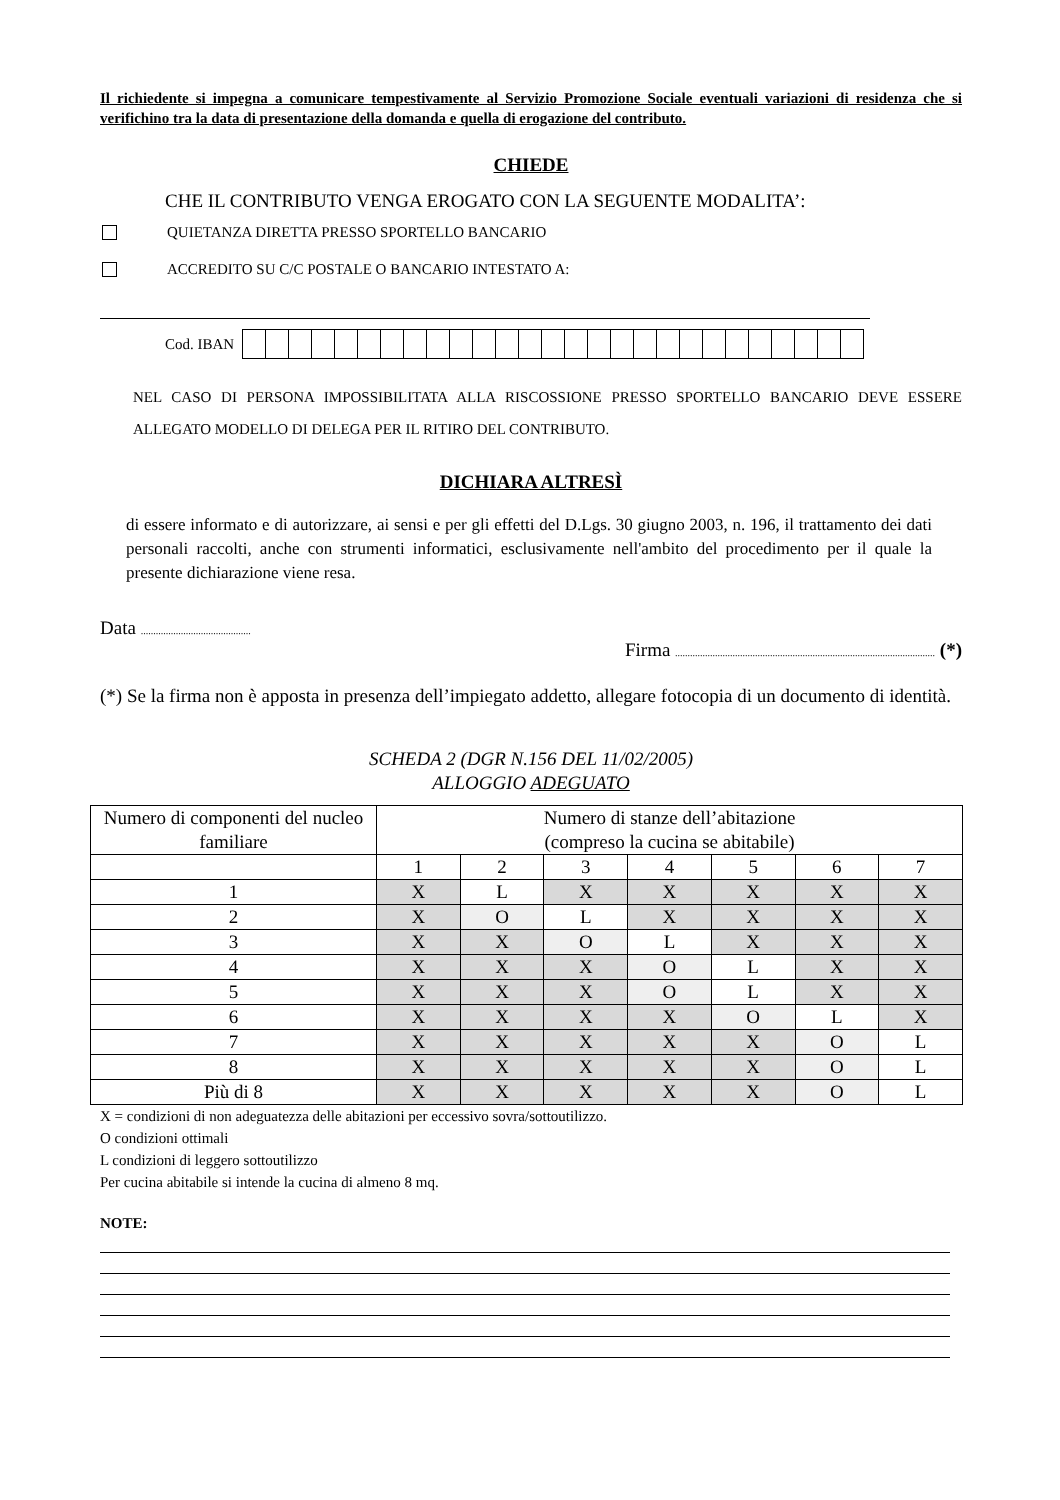Il richiedente si impegna a comunicare tempestivamente al Servizio Promozione Sociale eventuali variazioni di residenza che si verifichino tra la data di presentazione della domanda e quella di erogazione del contributo.
CHIEDE
CHE IL CONTRIBUTO VENGA EROGATO CON LA SEGUENTE MODALITA’:
QUIETANZA DIRETTA PRESSO SPORTELLO BANCARIO
ACCREDITO SU C/C POSTALE O BANCARIO INTESTATO A:
Cod. IBAN
NEL CASO DI PERSONA IMPOSSIBILITATA ALLA RISCOSSIONE PRESSO SPORTELLO BANCARIO DEVE ESSERE ALLEGATO MODELLO DI DELEGA PER IL RITIRO DEL CONTRIBUTO.
DICHIARA ALTRESÌ
di essere informato e di autorizzare, ai sensi e per gli effetti del D.Lgs. 30 giugno 2003, n. 196, il trattamento dei dati personali raccolti, anche con strumenti informatici, esclusivamente nell'ambito del procedimento per il quale la presente dichiarazione viene resa.
Data ............................................
Firma ........................................................................................................ (*)
(*) Se la firma non è apposta in presenza dell’impiegato addetto, allegare fotocopia di un documento di identità.
SCHEDA 2 (DGR N.156 DEL 11/02/2005)
ALLOGGIO ADEGUATO
| Numero di componenti del nucleo familiare | Numero di stanze dell’abitazione (compreso la cucina se abitabile) | | | | | | |
| --- | --- | --- | --- | --- | --- | --- | --- |
| | 1 | 2 | 3 | 4 | 5 | 6 | 7 |
| 1 | X | L | X | X | X | X | X |
| 2 | X | O | L | X | X | X | X |
| 3 | X | X | O | L | X | X | X |
| 4 | X | X | X | O | L | X | X |
| 5 | X | X | X | O | L | X | X |
| 6 | X | X | X | X | O | L | X |
| 7 | X | X | X | X | X | O | L |
| 8 | X | X | X | X | X | O | L |
| Più di 8 | X | X | X | X | X | O | L |
X = condizioni di non adeguatezza delle abitazioni per eccessivo sovra/sottoutilizzo.
O condizioni ottimali
L condizioni di leggero sottoutilizzo
Per cucina abitabile si intende la cucina di almeno 8 mq.
NOTE: